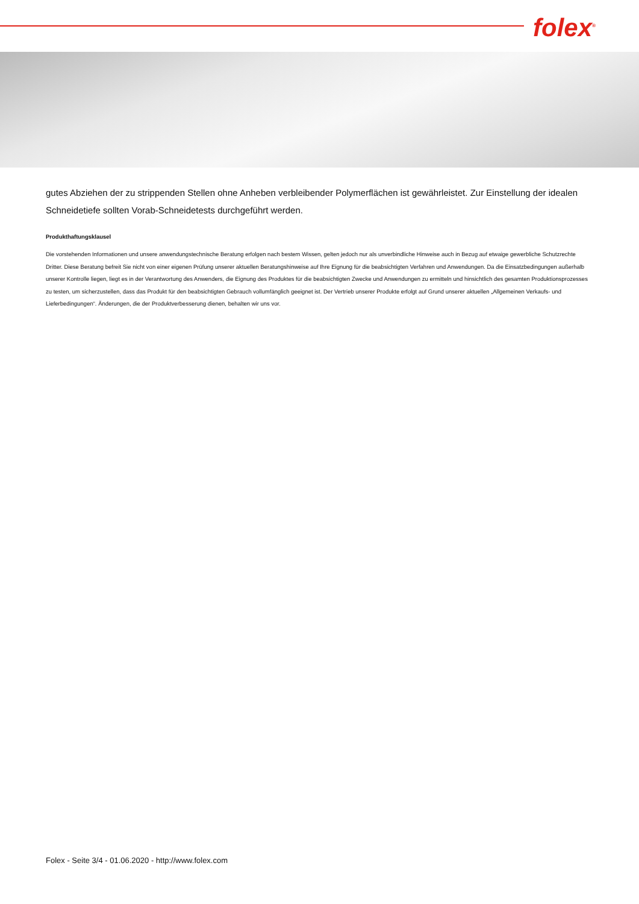folex<sup>®</sup>
gutes Abziehen der zu strippenden Stellen ohne Anheben verbleibender Polymerflächen ist gewährleistet. Zur Einstellung der idealen Schneidetiefe sollten Vorab-Schneidetests durchgeführt werden.
Produkthaftungsklausel
Die vorstehenden Informationen und unsere anwendungstechnische Beratung erfolgen nach bestem Wissen, gelten jedoch nur als unverbindliche Hinweise auch in Bezug auf etwaige gewerbliche Schutzrechte Dritter. Diese Beratung befreit Sie nicht von einer eigenen Prüfung unserer aktuellen Beratungshinweise auf Ihre Eignung für die beabsichtigten Verfahren und Anwendungen. Da die Einsatzbedingungen außerhalb unserer Kontrolle liegen, liegt es in der Verantwortung des Anwenders, die Eignung des Produktes für die beabsichtigten Zwecke und Anwendungen zu ermitteln und hinsichtlich des gesamten Produktionsprozesses zu testen, um sicherzustellen, dass das Produkt für den beabsichtigten Gebrauch vollumfänglich geeignet ist. Der Vertrieb unserer Produkte erfolgt auf Grund unserer aktuellen „Allgemeinen Verkaufs- und Lieferbedingungen“. Änderungen, die der Produktverbesserung dienen, behalten wir uns vor.
Folex - Seite 3/4 - 01.06.2020 - http://www.folex.com